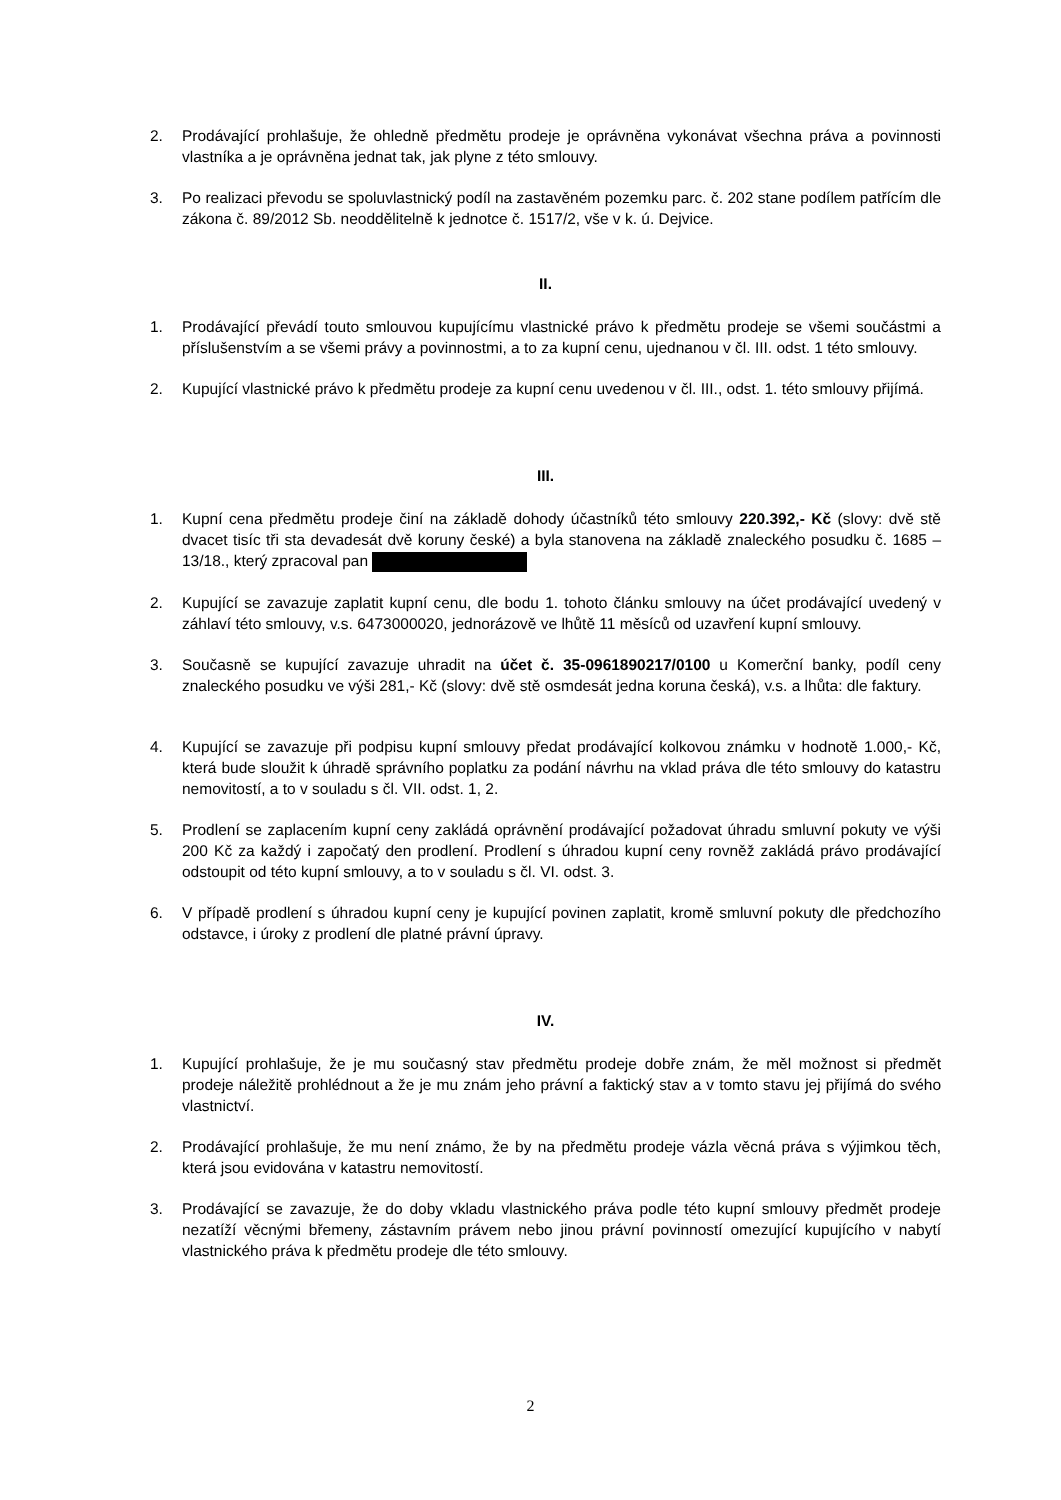2. Prodávající prohlašuje, že ohledně předmětu prodeje je oprávněna vykonávat všechna práva a povinnosti vlastníka a je oprávněna jednat tak, jak plyne z této smlouvy.
3. Po realizaci převodu se spoluvlastnický podíl na zastavěném pozemku parc. č. 202 stane podílem patřícím dle zákona č. 89/2012 Sb. neoddělitelně k jednotce č. 1517/2, vše v k. ú. Dejvice.
II.
1. Prodávající převádí touto smlouvou kupujícímu vlastnické právo k předmětu prodeje se všemi součástmi a příslušenstvím a se všemi právy a povinnostmi, a to za kupní cenu, ujednanou v čl. III. odst. 1 této smlouvy.
2. Kupující vlastnické právo k předmětu prodeje za kupní cenu uvedenou v čl. III., odst. 1. této smlouvy přijímá.
III.
1. Kupní cena předmětu prodeje činí na základě dohody účastníků této smlouvy 220.392,- Kč (slovy: dvě stě dvacet tisíc tři sta devadesát dvě koruny české) a byla stanovena na základě znaleckého posudku č. 1685 – 13/18., který zpracoval pan
2. Kupující se zavazuje zaplatit kupní cenu, dle bodu 1. tohoto článku smlouvy na účet prodávající uvedený v záhlaví této smlouvy, v.s. 6473000020, jednorázově ve lhůtě 11 měsíců od uzavření kupní smlouvy.
3. Současně se kupující zavazuje uhradit na účet č. 35-0961890217/0100 u Komerční banky, podíl ceny znaleckého posudku ve výši 281,- Kč (slovy: dvě stě osmdesát jedna koruna česká), v.s. a lhůta: dle faktury.
4. Kupující se zavazuje při podpisu kupní smlouvy předat prodávající kolkovou známku v hodnotě 1.000,- Kč, která bude sloužit k úhradě správního poplatku za podání návrhu na vklad práva dle této smlouvy do katastru nemovitostí, a to v souladu s čl. VII. odst. 1, 2.
5. Prodlení se zaplacením kupní ceny zakládá oprávnění prodávající požadovat úhradu smluvní pokuty ve výši 200 Kč za každý i započatý den prodlení. Prodlení s úhradou kupní ceny rovněž zakládá právo prodávající odstoupit od této kupní smlouvy, a to v souladu s čl. VI. odst. 3.
6. V případě prodlení s úhradou kupní ceny je kupující povinen zaplatit, kromě smluvní pokuty dle předchozího odstavce, i úroky z prodlení dle platné právní úpravy.
IV.
1. Kupující prohlašuje, že je mu současný stav předmětu prodeje dobře znám, že měl možnost si předmět prodeje náležitě prohlédnout a že je mu znám jeho právní a faktický stav a v tomto stavu jej přijímá do svého vlastnictví.
2. Prodávající prohlašuje, že mu není známo, že by na předmětu prodeje vázla věcná práva s výjimkou těch, která jsou evidována v katastru nemovitostí.
3. Prodávající se zavazuje, že do doby vkladu vlastnického práva podle této kupní smlouvy předmět prodeje nezatíží věcnými břemeny, zástavním právem nebo jinou právní povinností omezující kupujícího v nabytí vlastnického práva k předmětu prodeje dle této smlouvy.
2